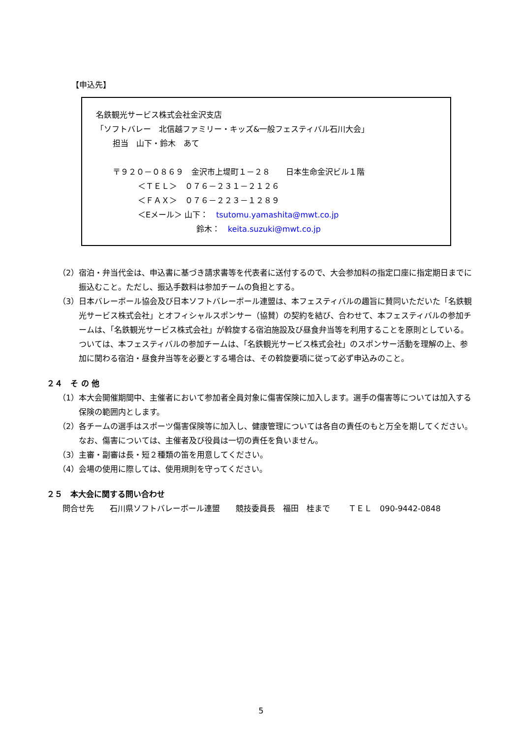【申込先】
名鉄観光サービス株式会社金沢支店
「ソフトバレー　北信越ファミリー・キッズ&一般フェスティバル石川大会」
担当　山下・鈴木　あて
〒９２０－０８６９　金沢市上堤町１－２８　　日本生命金沢ビル１階
＜ＴＥＬ＞　０７６－２３１－２１２６
＜ＦＡＸ＞　０７６－２２３－１２８９
＜Eメール＞ 山下：　tsutomu.yamashita@mwt.co.jp
鈴木：　keita.suzuki@mwt.co.jp
（2） 宿泊・弁当代金は、申込書に基づき請求書等を代表者に送付するので、大会参加料の指定口座に指定期日までに振込むこと。ただし、振込手数料は参加チームの負担とする。
（3） 日本バレーボール協会及び日本ソフトバレーボール連盟は、本フェスティバルの趣旨に賛同いただいた「名鉄観光サービス株式会社」とオフィシャルスポンサー（協賛）の契約を結び、合わせて、本フェスティバルの参加チームは、「名鉄観光サービス株式会社」が斡旋する宿泊施設及び昼食弁当等を利用することを原則としている。 ついては、本フェスティバルの参加チームは、「名鉄観光サービス株式会社」のスポンサー活動を理解の上、参加に関わる宿泊・昼食弁当等を必要とする場合は、その斡旋要項に従って必ず申込みのこと。
２４　そ の 他
（1） 本大会開催期間中、主催者において参加者全員対象に傷害保険に加入します。選手の傷害等については加入する保険の範囲内とします。
（2） 各チームの選手はスポーツ傷害保険等に加入し、健康管理については各自の責任のもと万全を期してください。なお、傷害については、主催者及び役員は一切の責任を負いません。
（3） 主審・副審は長・短２種類の笛を用意してください。
（4） 会場の使用に際しては、使用規則を守ってください。
２５　本大会に関する問い合わせ
問合せ先　　石川県ソフトバレーボール連盟　　競技委員長　福田　桂まで　　 ＴＥＬ　090-9442-0848
5